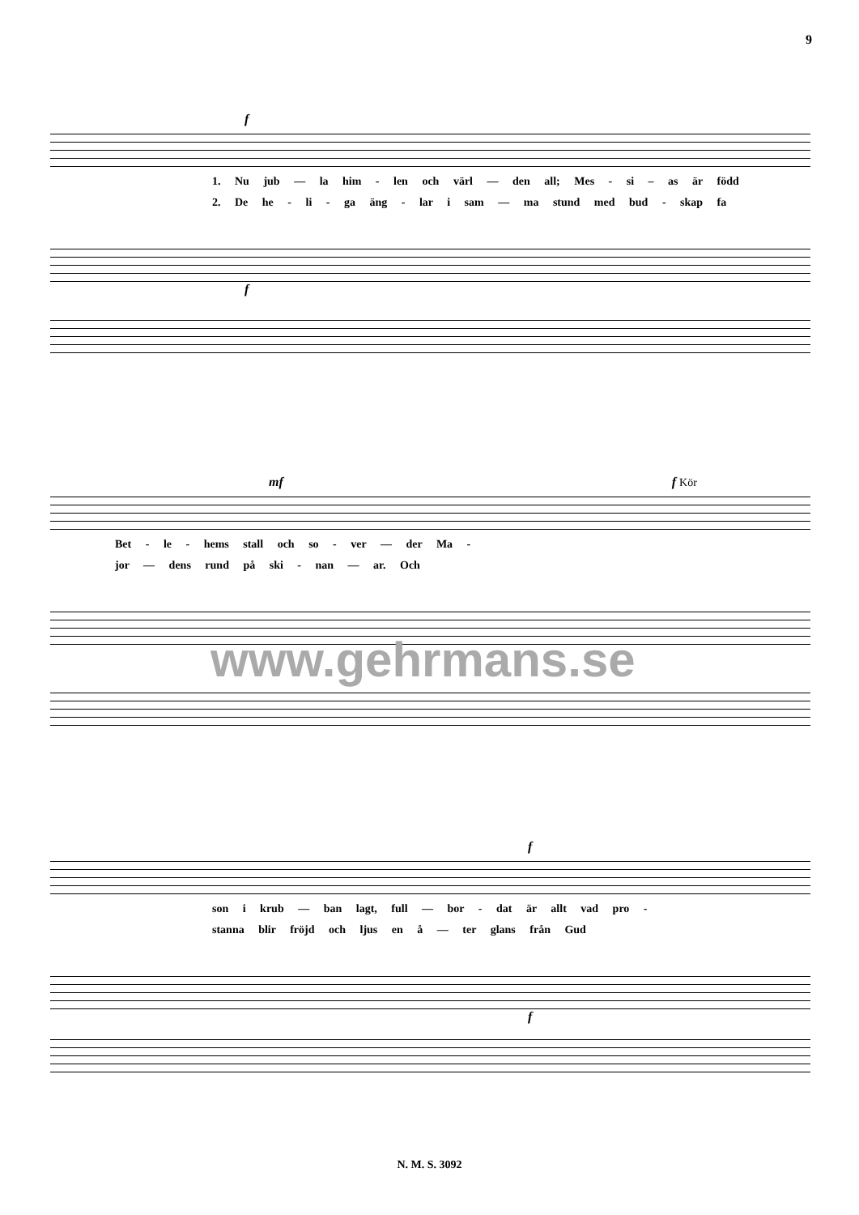9
f
1. Nu jub — la him - len och värl — den all; Mes - si – as är född
2. De he - li - ga äng - lar i sam — ma stund med bud - skap fa
f
mf f Kör
Bet - le - hems stall och so - ver — der Ma -
jor — dens rund på ski - nan — ar. Och
www.gehrmans.se
f
son i krub — ban lagt, full — bor - dat är allt vad pro -
stanna blir fröjd och ljus en å — ter glans från Gud
f
N. M. S. 3092